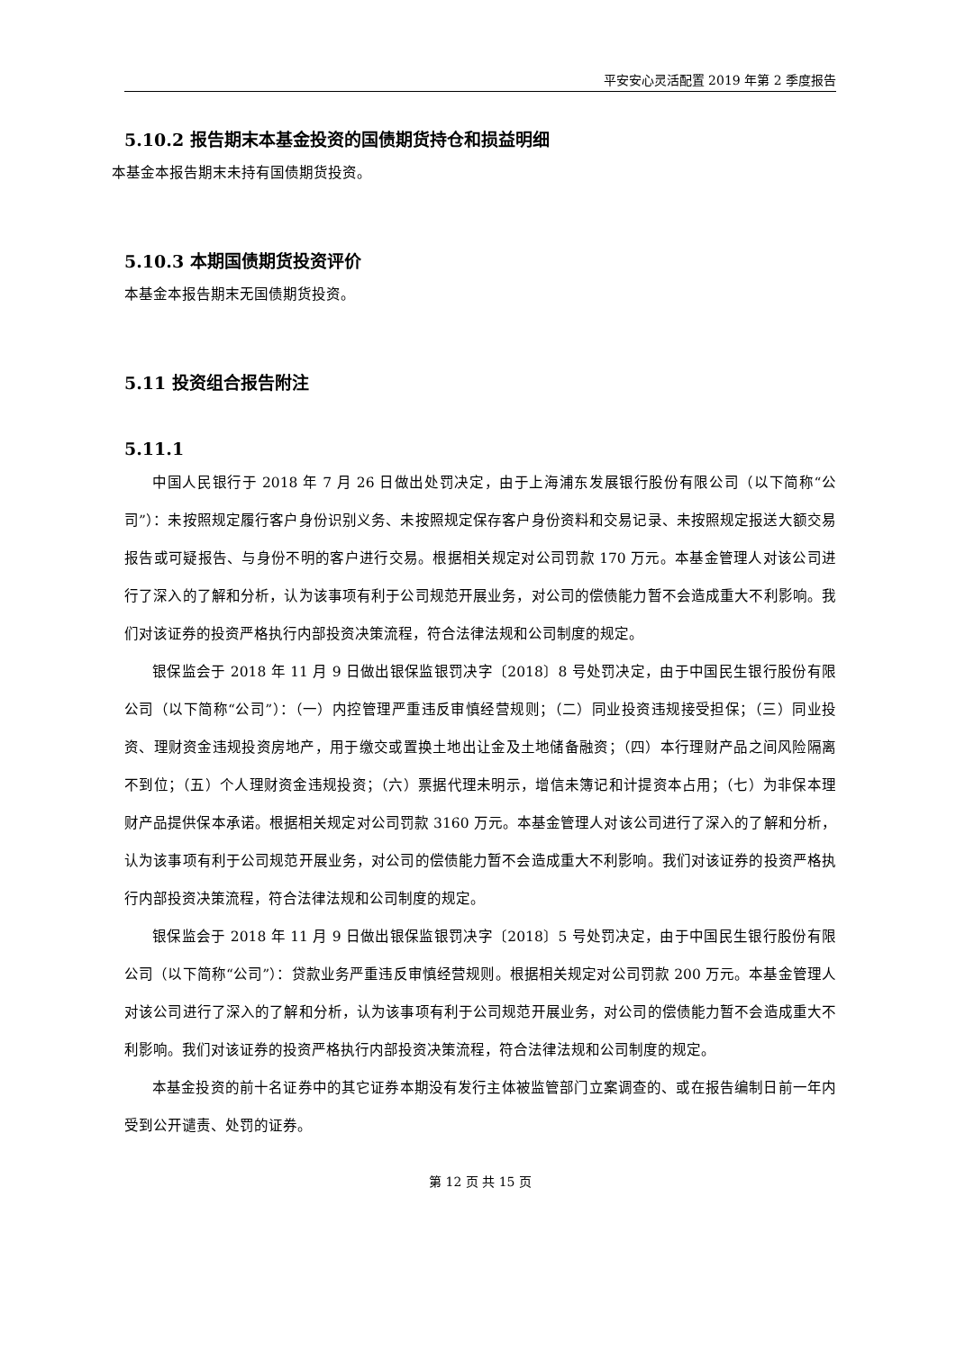平安安心灵活配置 2019 年第 2 季度报告
5.10.2 报告期末本基金投资的国债期货持仓和损益明细
本基金本报告期末未持有国债期货投资。
5.10.3 本期国债期货投资评价
本基金本报告期末无国债期货投资。
5.11 投资组合报告附注
5.11.1
中国人民银行于 2018 年 7 月 26 日做出处罚决定，由于上海浦东发展银行股份有限公司（以下简称“公司”）：未按照规定履行客户身份识别义务、未按照规定保存客户身份资料和交易记录、未按照规定报送大额交易报告或可疑报告、与身份不明的客户进行交易。根据相关规定对公司罚款 170 万元。本基金管理人对该公司进行了深入的了解和分析，认为该事项有利于公司规范开展业务，对公司的偿债能力暂不会造成重大不利影响。我们对该证券的投资严格执行内部投资决策流程，符合法律法规和公司制度的规定。
银保监会于 2018 年 11 月 9 日做出银保监银罚决字〔2018〕8 号处罚决定，由于中国民生银行股份有限公司（以下简称“公司”）：（一）内控管理严重违反审慎经营规则；（二）同业投资违规接受担保；（三）同业投资、理财资金违规投资房地产，用于缴交或置换土地出让金及土地储备融资；（四）本行理财产品之间风险隔离不到位；（五）个人理财资金违规投资；（六）票据代理未明示，增信未簿记和计提资本占用；（七）为非保本理财产品提供保本承诺。根据相关规定对公司罚款 3160 万元。本基金管理人对该公司进行了深入的了解和分析，认为该事项有利于公司规范开展业务，对公司的偿债能力暂不会造成重大不利影响。我们对该证券的投资严格执行内部投资决策流程，符合法律法规和公司制度的规定。
银保监会于 2018 年 11 月 9 日做出银保监银罚决字〔2018〕5 号处罚决定，由于中国民生银行股份有限公司（以下简称“公司”）：贷款业务严重违反审慎经营规则。根据相关规定对公司罚款 200 万元。本基金管理人对该公司进行了深入的了解和分析，认为该事项有利于公司规范开展业务，对公司的偿债能力暂不会造成重大不利影响。我们对该证券的投资严格执行内部投资决策流程，符合法律法规和公司制度的规定。
本基金投资的前十名证券中的其它证券本期没有发行主体被监管部门立案调查的、或在报告编制日前一年内受到公开谴责、处罚的证券。
第 12 页 共 15 页